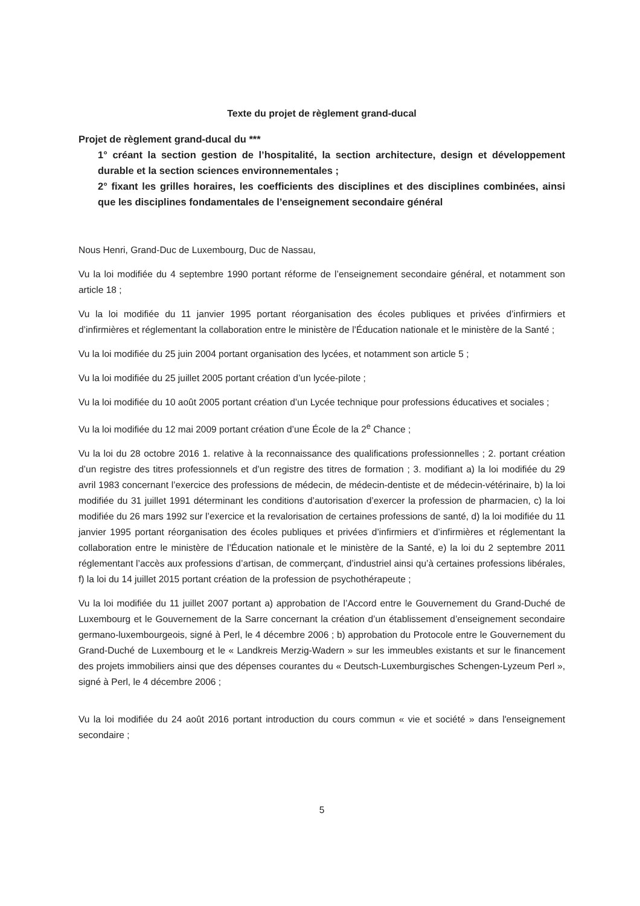Texte du projet de règlement grand-ducal
Projet de règlement grand-ducal du ***
1° créant la section gestion de l’hospitalité, la section architecture, design et développement durable et la section sciences environnementales ;
2° fixant les grilles horaires, les coefficients des disciplines et des disciplines combinées, ainsi que les disciplines fondamentales de l’enseignement secondaire général
Nous Henri, Grand-Duc de Luxembourg, Duc de Nassau,
Vu la loi modifiée du 4 septembre 1990 portant réforme de l’enseignement secondaire général, et notamment son article 18 ;
Vu la loi modifiée du 11 janvier 1995 portant réorganisation des écoles publiques et privées d’infirmiers et d’infirmières et réglementant la collaboration entre le ministère de l’Éducation nationale et le ministère de la Santé ;
Vu la loi modifiée du 25 juin 2004 portant organisation des lycées, et notamment son article 5 ;
Vu la loi modifiée du 25 juillet 2005 portant création d’un lycée-pilote ;
Vu la loi modifiée du 10 août 2005 portant création d’un Lycée technique pour professions éducatives et sociales ;
Vu la loi modifiée du 12 mai 2009 portant création d’une École de la 2<sup>e</sup> Chance ;
Vu la loi du 28 octobre 2016 1. relative à la reconnaissance des qualifications professionnelles ; 2. portant création d’un registre des titres professionnels et d’un registre des titres de formation ; 3. modifiant a) la loi modifiée du 29 avril 1983 concernant l’exercice des professions de médecin, de médecin-dentiste et de médecin-vétérinaire, b) la loi modifiée du 31 juillet 1991 déterminant les conditions d’autorisation d’exercer la profession de pharmacien, c) la loi modifiée du 26 mars 1992 sur l’exercice et la revalorisation de certaines professions de santé, d) la loi modifiée du 11 janvier 1995 portant réorganisation des écoles publiques et privées d’infirmiers et d’infirmières et réglementant la collaboration entre le ministère de l’Éducation nationale et le ministère de la Santé, e) la loi du 2 septembre 2011 réglementant l’accès aux professions d’artisan, de commerçant, d’industriel ainsi qu’à certaines professions libérales, f) la loi du 14 juillet 2015 portant création de la profession de psychothérapeute ;
Vu la loi modifiée du 11 juillet 2007 portant a) approbation de l’Accord entre le Gouvernement du Grand-Duché de Luxembourg et le Gouvernement de la Sarre concernant la création d’un établissement d’enseignement secondaire germano-luxembourgeois, signé à Perl, le 4 décembre 2006 ; b) approbation du Protocole entre le Gouvernement du Grand-Duché de Luxembourg et le « Landkreis Merzig-Wadern » sur les immeubles existants et sur le financement des projets immobiliers ainsi que des dépenses courantes du « Deutsch-Luxemburgisches Schengen-Lyzeum Perl », signé à Perl, le 4 décembre 2006 ;
Vu la loi modifiée du 24 août 2016 portant introduction du cours commun « vie et société » dans l'enseignement secondaire ;
5